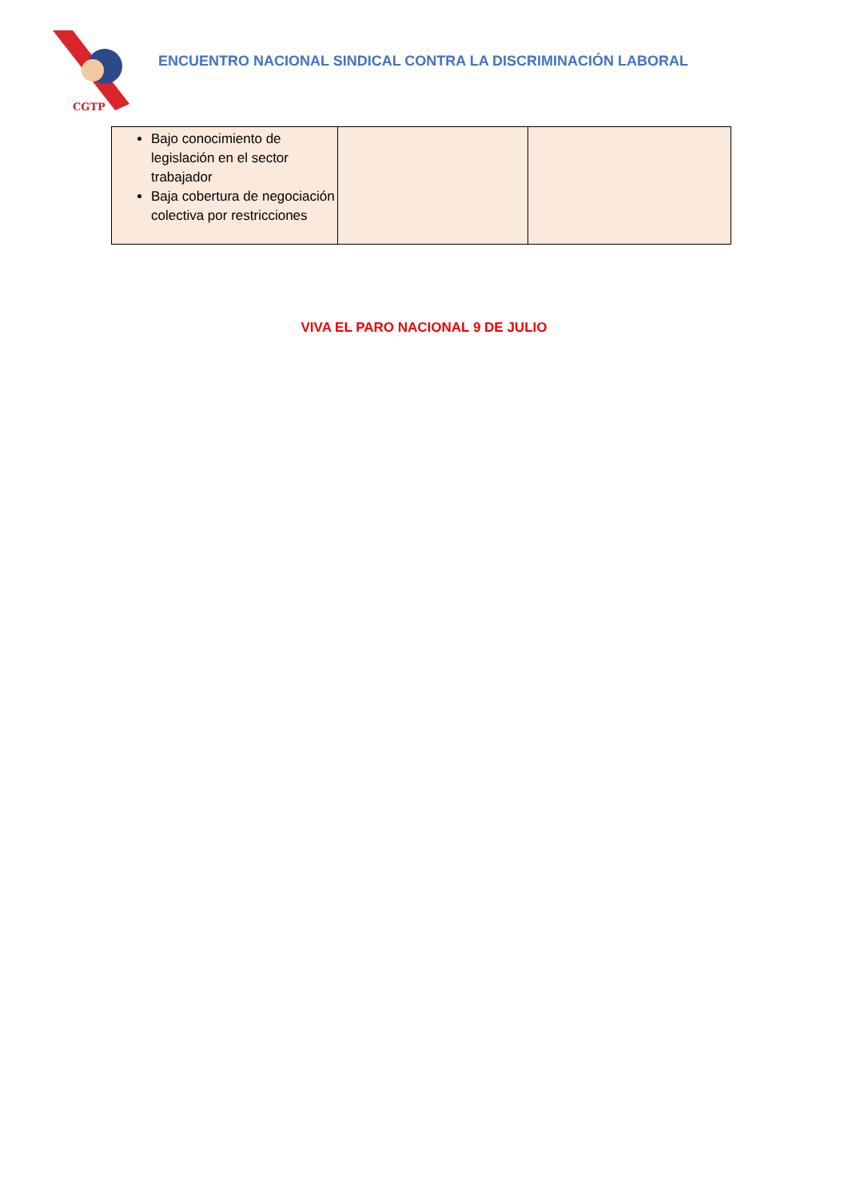CGTP
ENCUENTRO NACIONAL SINDICAL CONTRA LA DISCRIMINACIÓN LABORAL
| Bajo conocimiento de legislación en el sector trabajador Baja cobertura de negociación colectiva por restricciones | | |
VIVA EL PARO NACIONAL 9 DE JULIO